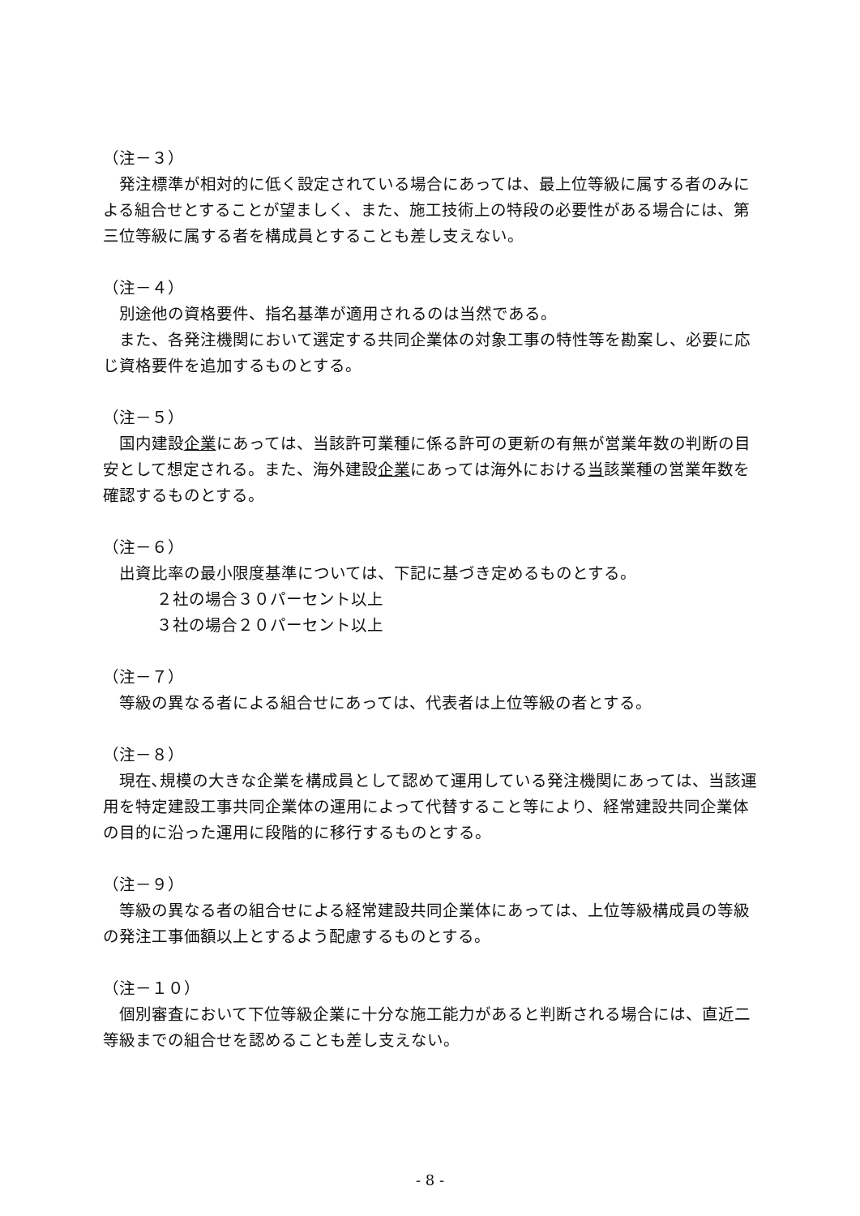（注－３）
発注標準が相対的に低く設定されている場合にあっては、最上位等級に属する者のみによる組合せとすることが望ましく、また、施工技術上の特段の必要性がある場合には、第三位等級に属する者を構成員とすることも差し支えない。
（注－４）
別途他の資格要件、指名基準が適用されるのは当然である。
また、各発注機関において選定する共同企業体の対象工事の特性等を勘案し、必要に応じ資格要件を追加するものとする。
（注－５）
国内建設企業にあっては、当該許可業種に係る許可の更新の有無が営業年数の判断の目安として想定される。また、海外建設企業にあっては海外における当該業種の営業年数を確認するものとする。
（注－６）
出資比率の最小限度基準については、下記に基づき定めるものとする。
２社の場合３０パーセント以上
３社の場合２０パーセント以上
（注－７）
等級の異なる者による組合せにあっては、代表者は上位等級の者とする。
（注－８）
現在､規模の大きな企業を構成員として認めて運用している発注機関にあっては、当該運用を特定建設工事共同企業体の運用によって代替すること等により、経常建設共同企業体の目的に沿った運用に段階的に移行するものとする。
（注－９）
等級の異なる者の組合せによる経常建設共同企業体にあっては、上位等級構成員の等級の発注工事価額以上とするよう配慮するものとする。
（注－１０）
個別審査において下位等級企業に十分な施工能力があると判断される場合には、直近二等級までの組合せを認めることも差し支えない。
- 8 -